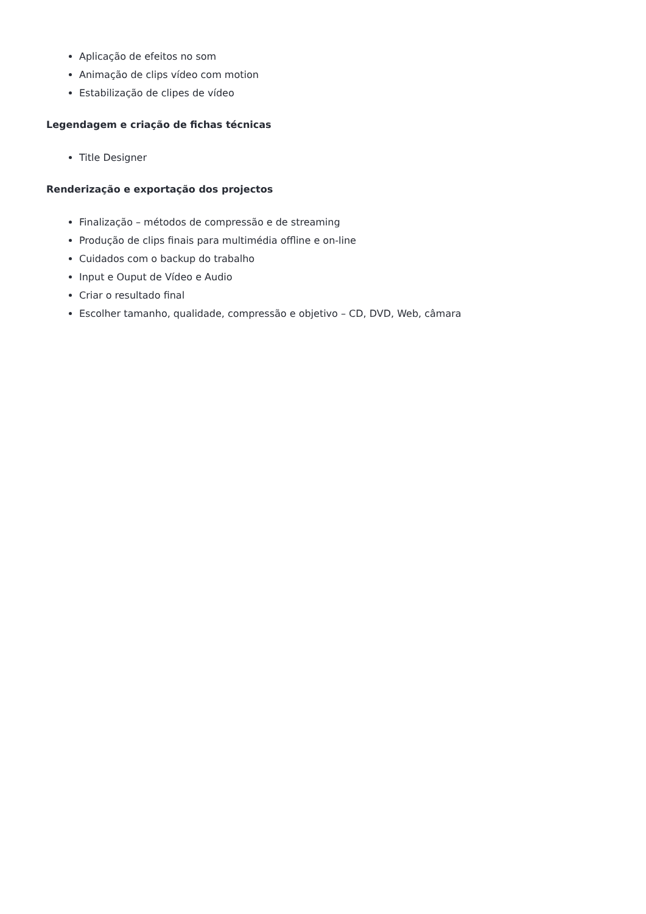Aplicação de efeitos no som
Animação de clips vídeo com motion
Estabilização de clipes de vídeo
Legendagem e criação de fichas técnicas
Title Designer
Renderização e exportação dos projectos
Finalização – métodos de compressão e de streaming
Produção de clips finais para multimédia offline e on-line
Cuidados com o backup do trabalho
Input e Ouput de Vídeo e Audio
Criar o resultado final
Escolher tamanho, qualidade, compressão e objetivo – CD, DVD, Web, câmara